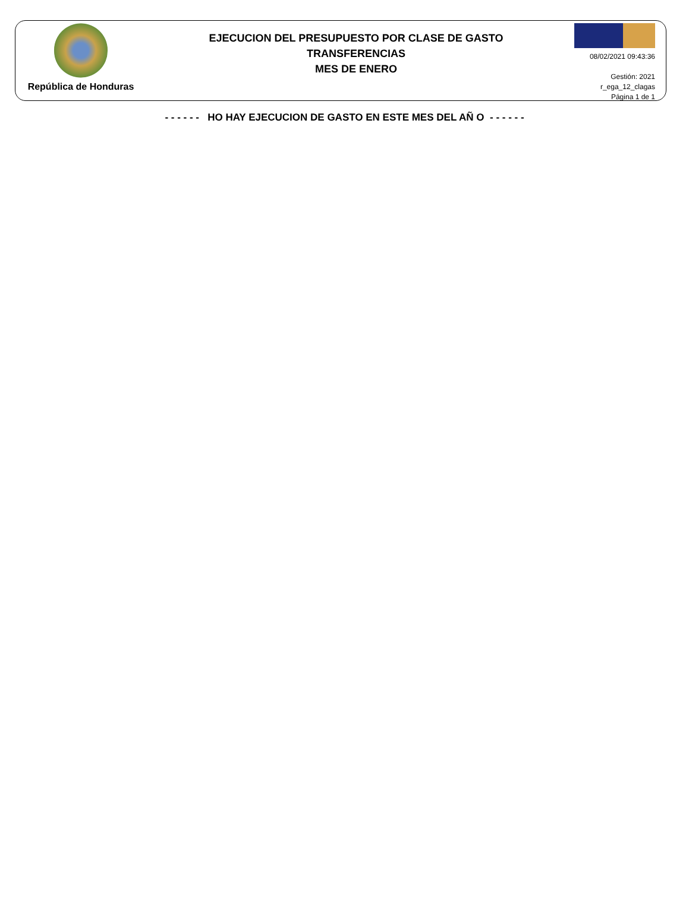República de Honduras
EJECUCION DEL PRESUPUESTO POR CLASE DE GASTO
TRANSFERENCIAS
MES DE ENERO
08/02/2021 09:43:36
Gestión: 2021
r_ega_12_clagas
Página 1 de 1
- - - - - - HO HAY EJECUCION DE GASTO EN ESTE MES DEL AÑ O - - - - - -